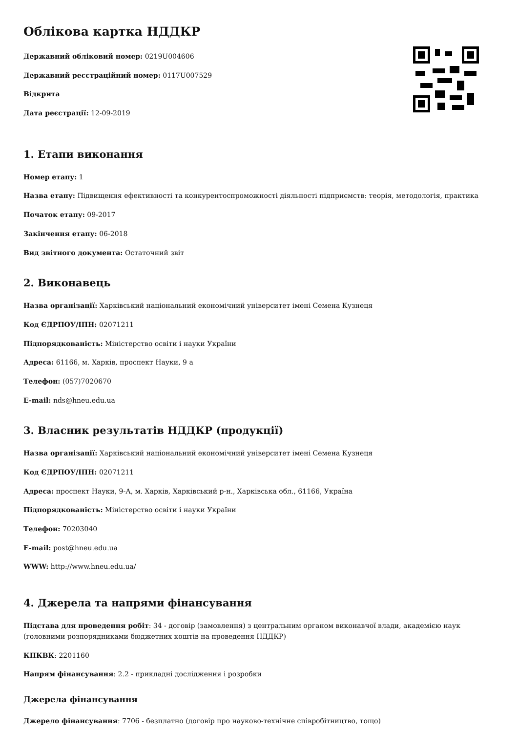Облікова картка НДДКР
Державний обліковий номер: 0219U004606
Державний реєстраційний номер: 0117U007529
Відкрита
Дата реєстрації: 12-09-2019
1. Етапи виконання
Номер етапу: 1
Назва етапу: Підвищення ефективності та конкурентоспроможності діяльності підприємств: теорія, методологія, практика
Початок етапу: 09-2017
Закінчення етапу: 06-2018
Вид звітного документа: Остаточний звіт
2. Виконавець
Назва організації: Харківський національний економічний університет імені Семена Кузнеця
Код ЄДРПОУ/ІПН: 02071211
Підпорядкованість: Міністерство освіти і науки України
Адреса: 61166, м. Харків, проспект Науки, 9 а
Телефон: (057)7020670
E-mail: nds@hneu.edu.ua
3. Власник результатів НДДКР (продукції)
Назва організації: Харківський національний економічний університет імені Семена Кузнеця
Код ЄДРПОУ/ІПН: 02071211
Адреса: проспект Науки, 9-А, м. Харків, Харківський р-н., Харківська обл., 61166, Україна
Підпорядкованість: Міністерство освіти і науки України
Телефон: 70203040
E-mail: post@hneu.edu.ua
WWW: http://www.hneu.edu.ua/
4. Джерела та напрями фінансування
Підстава для проведення робіт: 34 - договір (замовлення) з центральним органом виконавчої влади, академією наук (головними розпорядниками бюджетних коштів на проведення НДДКР)
КПКВК: 2201160
Напрям фінансування: 2.2 - прикладні дослідження і розробки
Джерела фінансування
Джерело фінансування: 7706 - безплатно (договір про науково-технічне співробітництво, тощо)